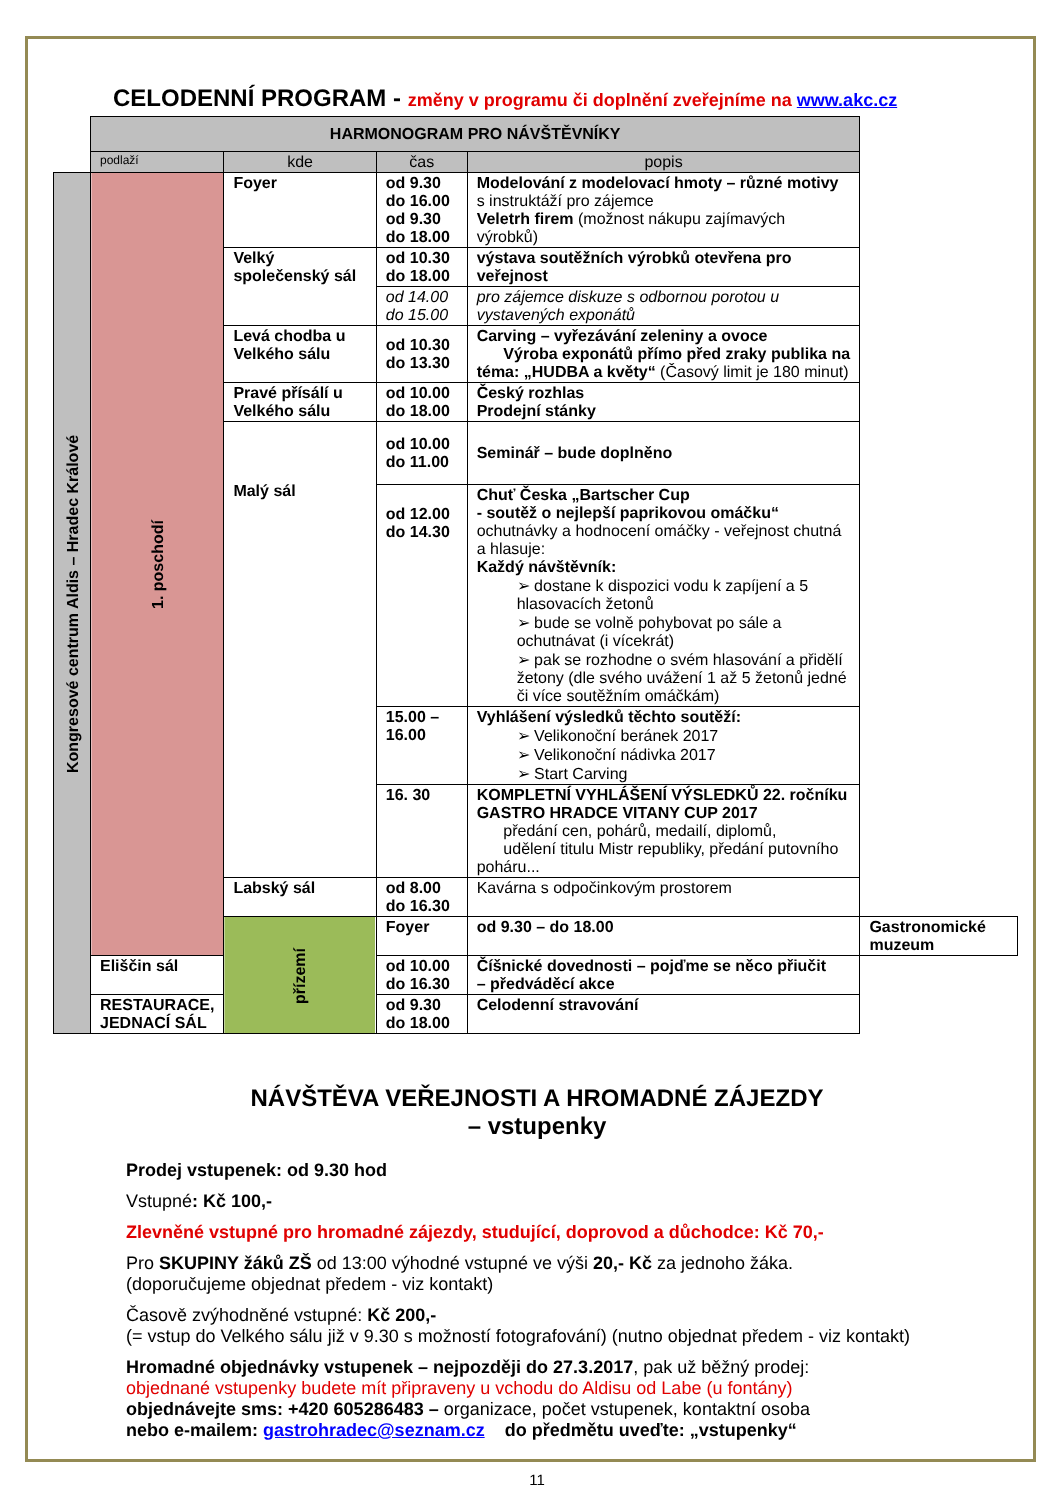CELODENNÍ PROGRAM - změny v programu či doplnění zveřejníme na www.akc.cz
| | HARMONOGRAM PRO NÁVŠTĚVNÍKY | | | | |
| | podlaží | kde | čas | popis | |
| Kongresové centrum Aldis – Hradec Králové | 1. poschodí | Foyer | od 9.30 do 16.00 od 9.30 do 18.00 | Modelování z modelovací hmoty – různé motivy s instruktáží pro zájemce Veletrh firem (možnost nákupu zajímavých výrobků) | |
| | | Velký společenský sál | od 10.30 do 18.00 | výstava soutěžních výrobků otevřena pro veřejnost | |
| | | | od 14.00 do 15.00 | pro zájemce diskuze s odbornou porotou u vystavených exponátů | |
| | | Levá chodba u Velkého sálu | od 10.30 do 13.30 | Carving – vyřezávání zeleniny a ovoce Výroba exponátů přímo před zraky publika na téma: „HUDBA a květy“ (Časový limit je 180 minut) | |
| | | Pravé přísálí u Velkého sálu | od 10.00 do 18.00 | Český rozhlas Prodejní stánky | |
| | | Malý sál | od 10.00 do 11.00 | Seminář – bude doplněno | |
| | | | od 12.00 do 14.30 | Chuť Česka „Bartscher Cup - soutěž o nejlepší paprikovou omáčku“ ochutnávky a hodnocení omáčky - veřejnost chutná a hlasuje: Každý návštěvník: ➢ dostane k dispozici vodu k zapíjení a 5 hlasovacích žetonů ➢ bude se volně pohybovat po sále a ochutnávat (i vícekrát) ➢ pak se rozhodne o svém hlasování a přidělí žetony (dle svého uvážení 1 až 5 žetonů jedné či více soutěžním omáčkám) | |
| | | | 15.00 – 16.00 | Vyhlášení výsledků těchto soutěží: ➢ Velikonoční beránek 2017 ➢ Velikonoční nádivka 2017 ➢ Start Carving | |
| | | | 16. 30 | KOMPLETNÍ VYHLÁŠENÍ VÝSLEDKŮ 22. ročníku GASTRO HRADCE VITANY CUP 2017 předání cen, pohárů, medailí, diplomů, udělení titulu Mistr republiky, předání putovního poháru... | |
| | | Labský sál | od 8.00 do 16.30 | Kavárna s odpočinkovým prostorem | |
| | | přízemí | Foyer | od 9.30 – do 18.00 | Gastronomické muzeum |
| | Eliščin sál | | od 10.00 do 16.30 | Číšnické dovednosti – pojďme se něco přiučit – předváděcí akce | |
| | RESTAURACE, JEDNACÍ SÁL | | od 9.30 do 18.00 | Celodenní stravování | |
NÁVŠTĚVA VEŘEJNOSTI A HROMADNÉ ZÁJEZDY
– vstupenky
Prodej vstupenek: od 9.30 hod
Vstupné: Kč 100,-
Zlevněné vstupné pro hromadné zájezdy, studující, doprovod a důchodce: Kč 70,-
Pro SKUPINY žáků ZŠ od 13:00 výhodné vstupné ve výši 20,- Kč za jednoho žáka.
(doporučujeme objednat předem - viz kontakt)
Časově zvýhodněné vstupné: Kč 200,-
(= vstup do Velkého sálu již v 9.30 s možností fotografování) (nutno objednat předem - viz kontakt)
Hromadné objednávky vstupenek – nejpozději do 27.3.2017, pak už běžný prodej:
objednané vstupenky budete mít připraveny u vchodu do Aldisu od Labe (u fontány)
objednávejte sms: +420 605286483 – organizace, počet vstupenek, kontaktní osoba
nebo e-mailem: gastrohradec@seznam.cz do předmětu uveďte: „vstupenky“
11